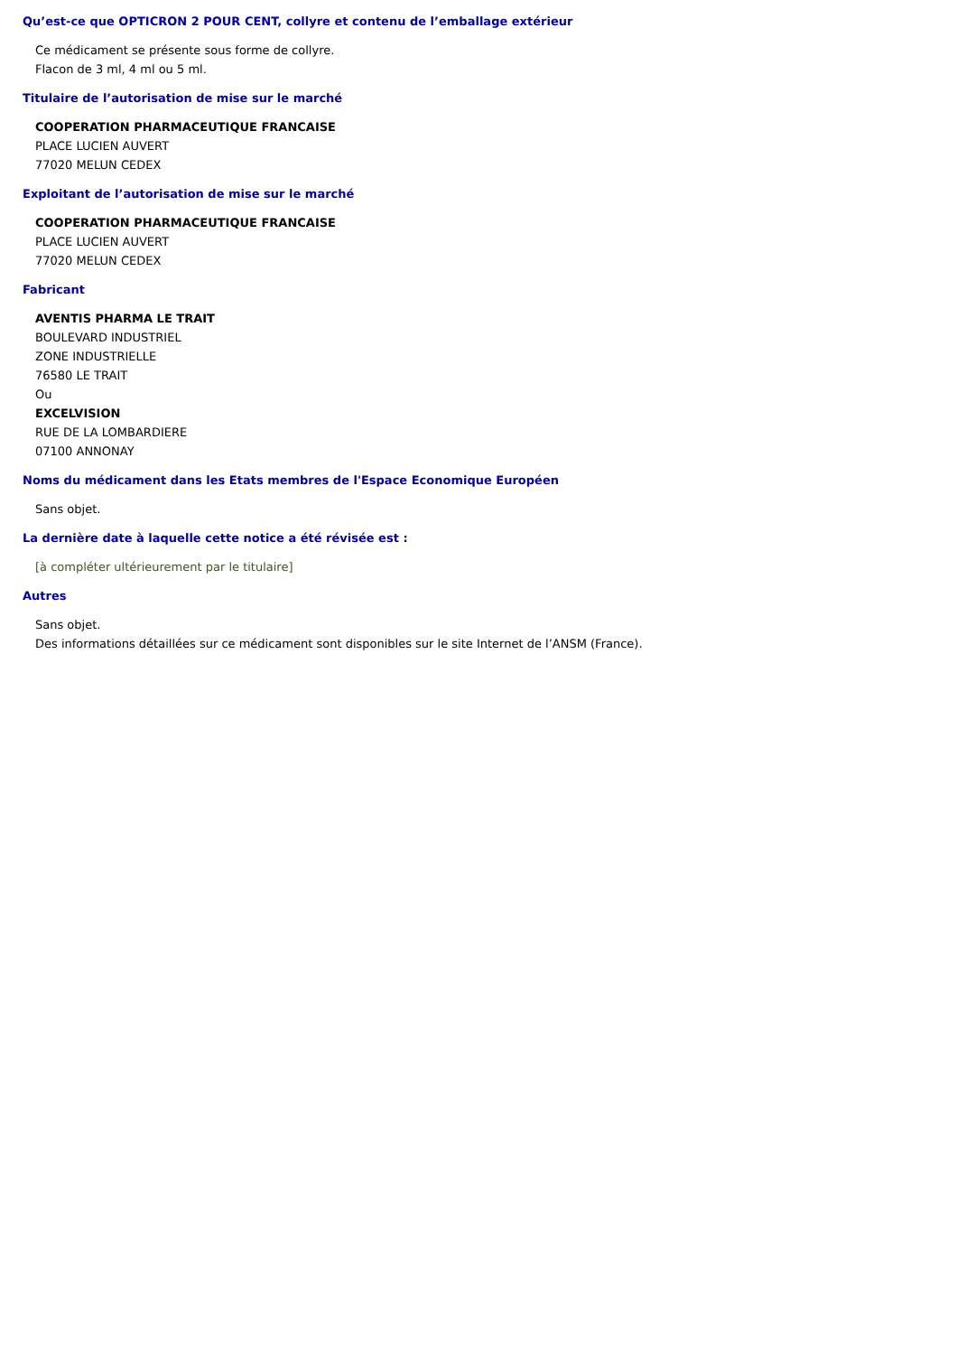Qu’est-ce que OPTICRON 2 POUR CENT, collyre et contenu de l’emballage extérieur
Ce médicament se présente sous forme de collyre.
Flacon de 3 ml, 4 ml ou 5 ml.
Titulaire de l’autorisation de mise sur le marché
COOPERATION PHARMACEUTIQUE FRANCAISE
PLACE LUCIEN AUVERT
77020 MELUN CEDEX
Exploitant de l’autorisation de mise sur le marché
COOPERATION PHARMACEUTIQUE FRANCAISE
PLACE LUCIEN AUVERT
77020 MELUN CEDEX
Fabricant
AVENTIS PHARMA LE TRAIT
BOULEVARD INDUSTRIEL
ZONE INDUSTRIELLE
76580 LE TRAIT
Ou
EXCELVISION
RUE DE LA LOMBARDIERE
07100 ANNONAY
Noms du médicament dans les Etats membres de l'Espace Economique Européen
Sans objet.
La dernière date à laquelle cette notice a été révisée est :
[à compléter ultérieurement par le titulaire]
Autres
Sans objet.
Des informations détaillées sur ce médicament sont disponibles sur le site Internet de l’ANSM (France).